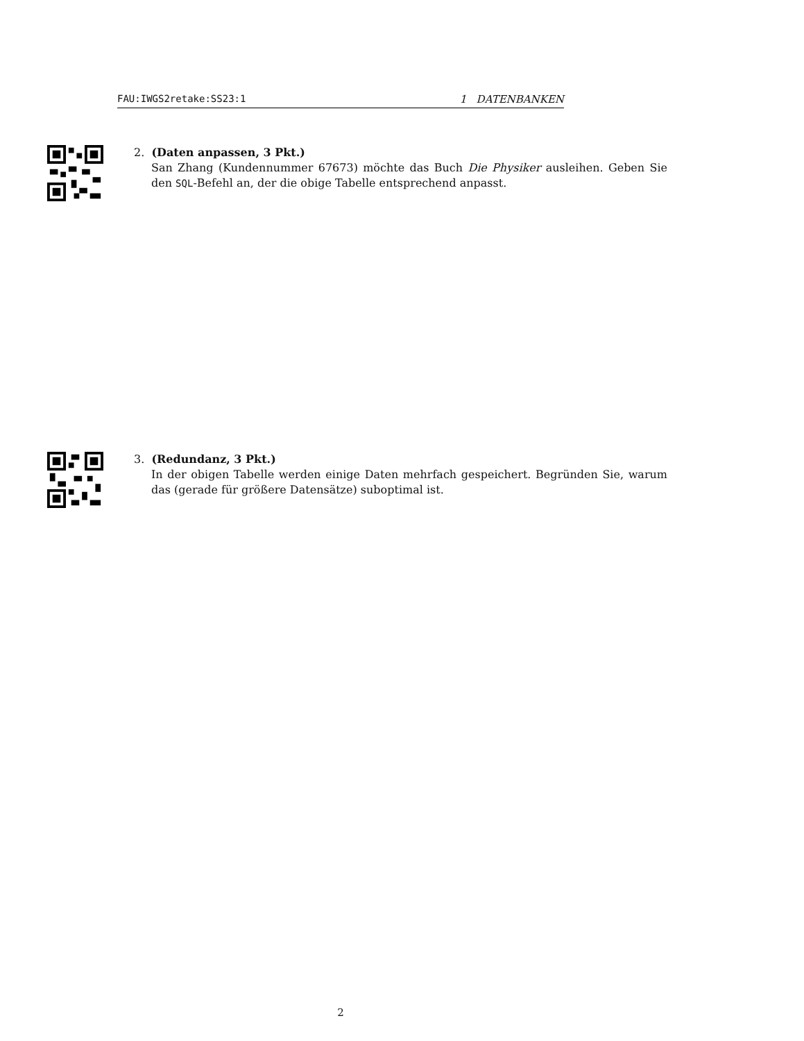FAU:IWGS2retake:SS23:1 1 DATENBANKEN
2. (Daten anpassen, 3 Pkt.)
San Zhang (Kundennummer 67673) möchte das Buch Die Physiker ausleihen. Geben Sie den SQL-Befehl an, der die obige Tabelle entsprechend anpasst.
3. (Redundanz, 3 Pkt.)
In der obigen Tabelle werden einige Daten mehrfach gespeichert. Begründen Sie, warum das (gerade für größere Datensätze) suboptimal ist.
2